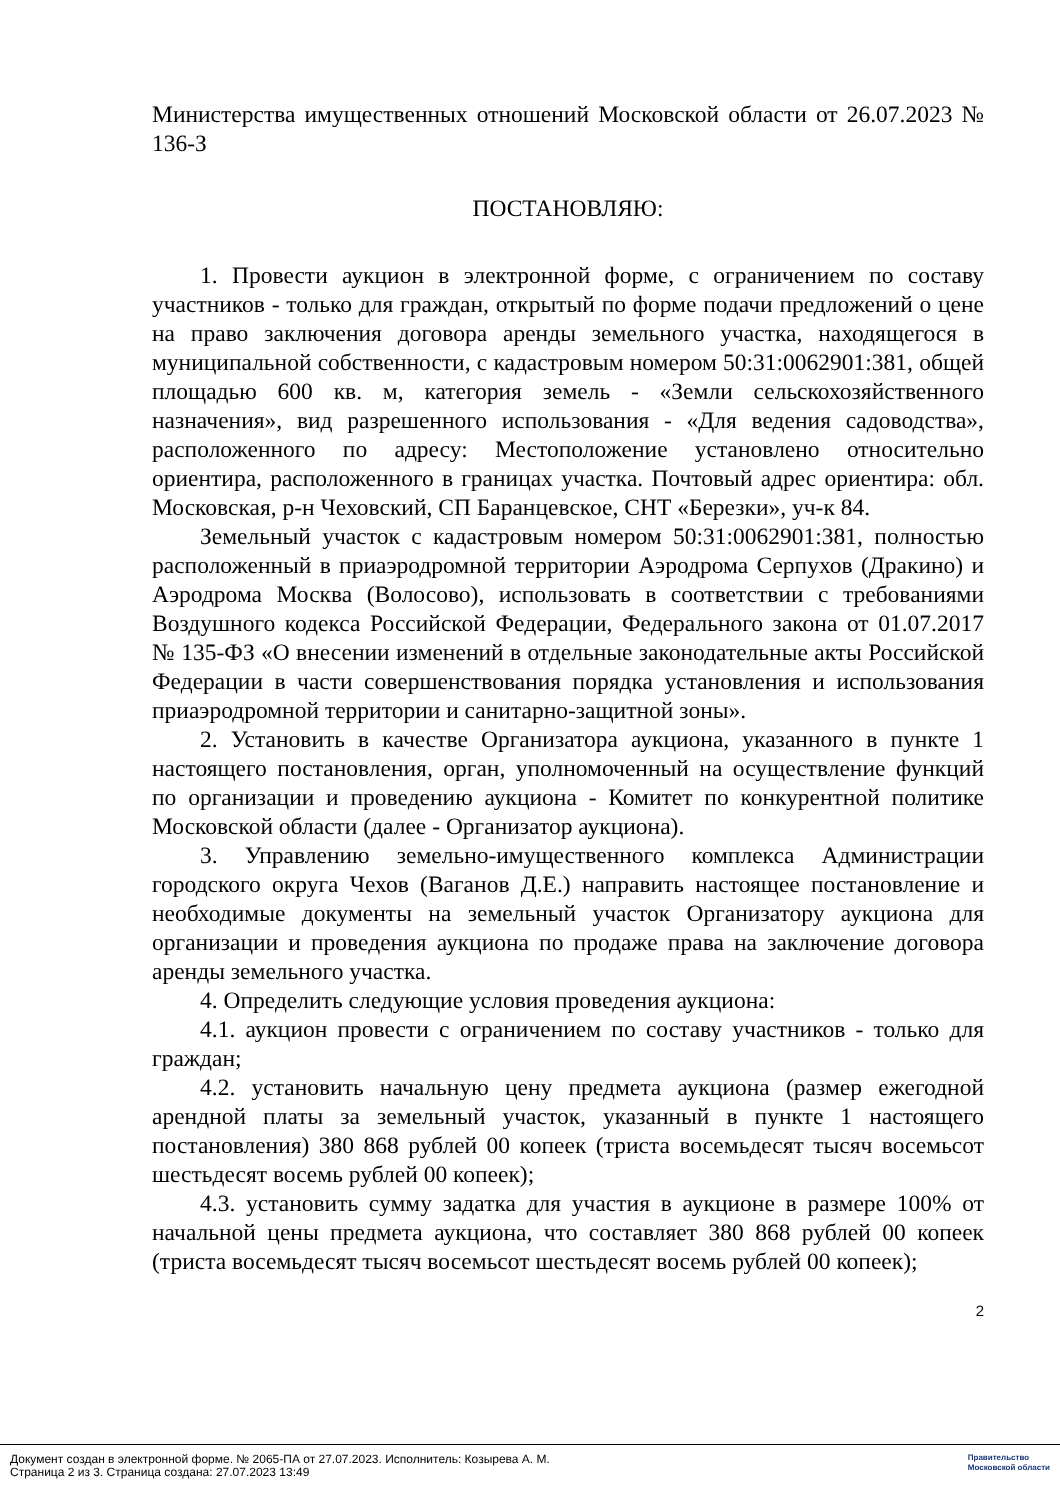Министерства имущественных отношений Московской области от 26.07.2023 № 136-З
ПОСТАНОВЛЯЮ:
1. Провести аукцион в электронной форме, с ограничением по составу участников - только для граждан, открытый по форме подачи предложений о цене на право заключения договора аренды земельного участка, находящегося в муниципальной собственности, с кадастровым номером 50:31:0062901:381, общей площадью 600 кв. м, категория земель - «Земли сельскохозяйственного назначения», вид разрешенного использования - «Для ведения садоводства», расположенного по адресу: Местоположение установлено относительно ориентира, расположенного в границах участка. Почтовый адрес ориентира: обл. Московская, р-н Чеховский, СП Баранцевское, СНТ «Березки», уч-к 84.
Земельный участок с кадастровым номером 50:31:0062901:381, полностью расположенный в приаэродромной территории Аэродрома Серпухов (Дракино) и Аэродрома Москва (Волосово), использовать в соответствии с требованиями Воздушного кодекса Российской Федерации, Федерального закона от 01.07.2017 № 135-ФЗ «О внесении изменений в отдельные законодательные акты Российской Федерации в части совершенствования порядка установления и использования приаэродромной территории и санитарно-защитной зоны».
2. Установить в качестве Организатора аукциона, указанного в пункте 1 настоящего постановления, орган, уполномоченный на осуществление функций по организации и проведению аукциона - Комитет по конкурентной политике Московской области (далее - Организатор аукциона).
3. Управлению земельно-имущественного комплекса Администрации городского округа Чехов (Ваганов Д.Е.) направить настоящее постановление и необходимые документы на земельный участок Организатору аукциона для организации и проведения аукциона по продаже права на заключение договора аренды земельного участка.
4. Определить следующие условия проведения аукциона:
4.1. аукцион провести с ограничением по составу участников - только для граждан;
4.2. установить начальную цену предмета аукциона (размер ежегодной арендной платы за земельный участок, указанный в пункте 1 настоящего постановления) 380 868 рублей 00 копеек (триста восемьдесят тысяч восемьсот шестьдесят восемь рублей 00 копеек);
4.3. установить сумму задатка для участия в аукционе в размере 100% от начальной цены предмета аукциона, что составляет 380 868 рублей 00 копеек (триста восемьдесят тысяч восемьсот шестьдесят восемь рублей 00 копеек);
2
Документ создан в электронной форме. № 2065-ПА от 27.07.2023. Исполнитель: Козырева А. М.
Страница 2 из 3. Страница создана: 27.07.2023 13:49
Правительство
Московской области